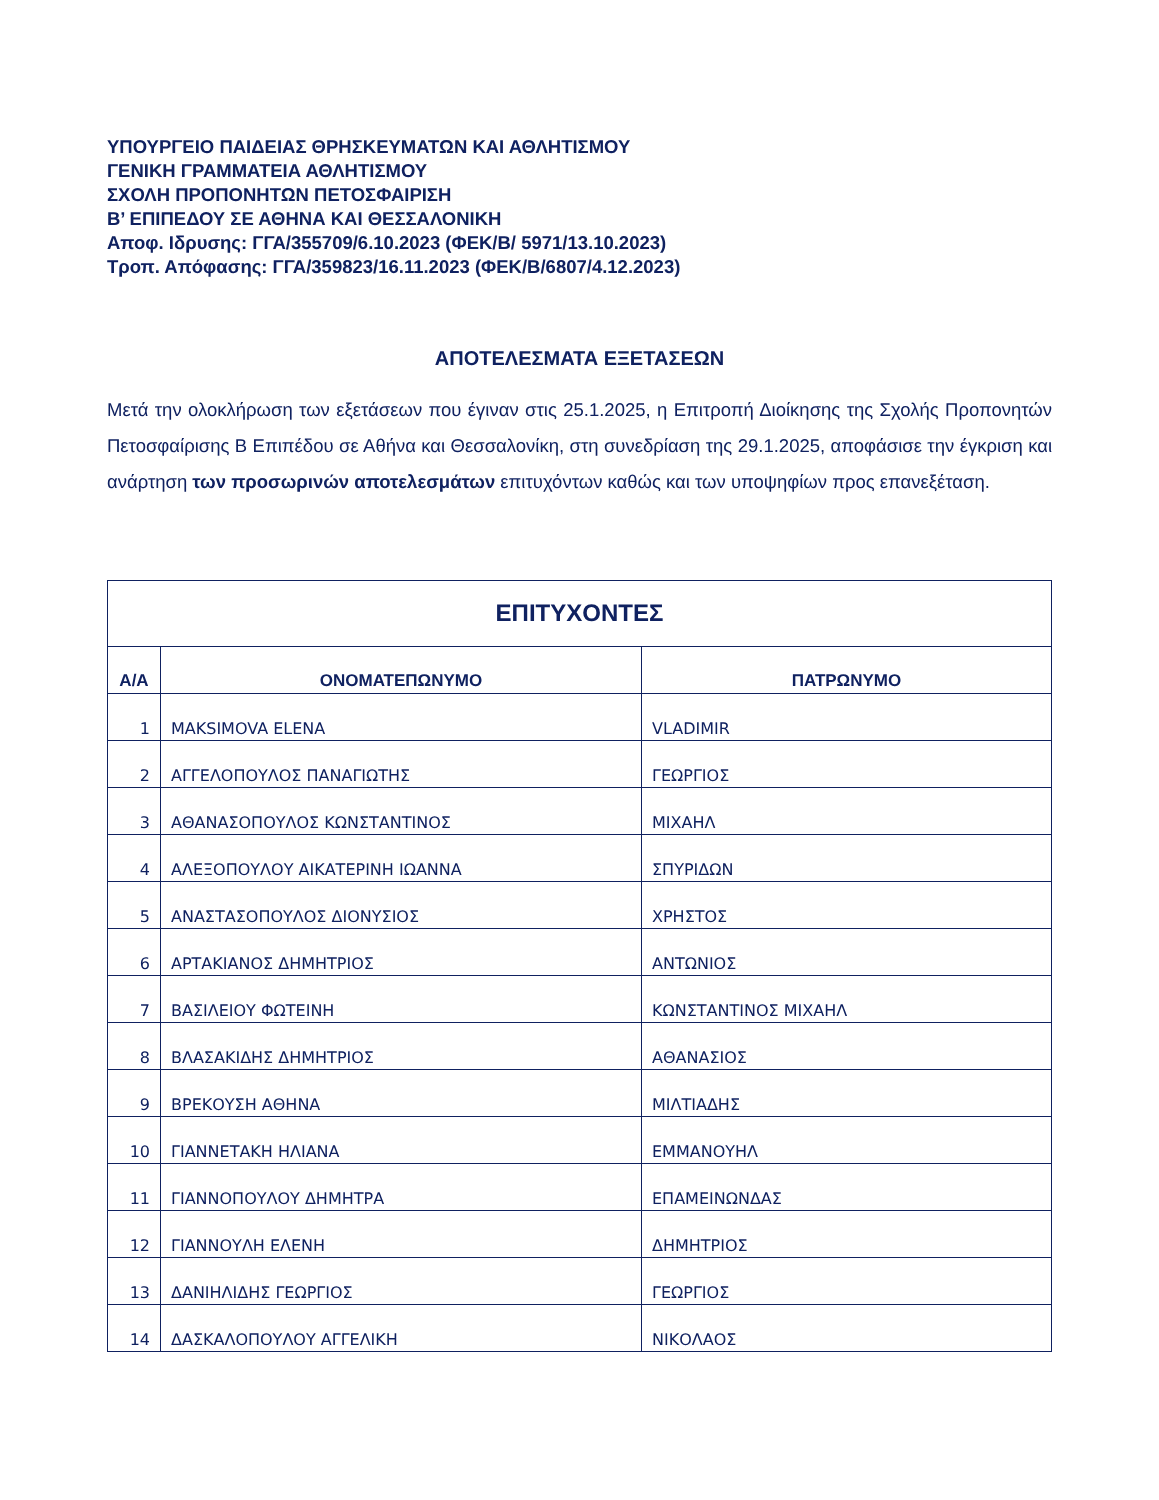ΥΠΟΥΡΓΕΙΟ ΠΑΙΔΕΙΑΣ ΘΡΗΣΚΕΥΜΑΤΩΝ ΚΑΙ ΑΘΛΗΤΙΣΜΟΥ
ΓΕΝΙΚΗ ΓΡΑΜΜΑΤΕΙΑ ΑΘΛΗΤΙΣΜΟΥ
ΣΧΟΛΗ ΠΡΟΠΟΝΗΤΩΝ ΠΕΤΟΣΦΑΙΡΙΣΗ
Β’ ΕΠΙΠΕΔΟΥ ΣΕ ΑΘΗΝΑ ΚΑΙ ΘΕΣΣΑΛΟΝΙΚΗ
Αποφ. Ιδρυσης: ΓΓΑ/355709/6.10.2023 (ΦΕΚ/Β/ 5971/13.10.2023)
Τροπ. Απόφασης: ΓΓΑ/359823/16.11.2023 (ΦΕΚ/Β/6807/4.12.2023)
ΑΠΟΤΕΛΕΣΜΑΤΑ ΕΞΕΤΑΣΕΩΝ
Μετά την ολοκλήρωση των εξετάσεων που έγιναν στις 25.1.2025, η Επιτροπή Διοίκησης της Σχολής Προπονητών Πετοσφαίρισης Β Επιπέδου σε Αθήνα και Θεσσαλονίκη, στη συνεδρίαση της 29.1.2025, αποφάσισε την έγκριση και ανάρτηση των προσωρινών αποτελεσμάτων επιτυχόντων καθώς και των υποψηφίων προς επανεξέταση.
| ΕΠΙΤΥΧΟΝΤΕΣ | | |
| --- | --- | --- |
| Α/Α | ΟΝΟΜΑΤΕΠΩΝΥΜΟ | ΠΑΤΡΩΝΥΜΟ |
| 1 | MAKSIMOVA ELENA | VLADIMIR |
| 2 | ΑΓΓΕΛΟΠΟΥΛΟΣ ΠΑΝΑΓΙΩΤΗΣ | ΓΕΩΡΓΙΟΣ |
| 3 | ΑΘΑΝΑΣΟΠΟΥΛΟΣ ΚΩΝΣΤΑΝΤΙΝΟΣ | ΜΙΧΑΗΛ |
| 4 | ΑΛΕΞΟΠΟΥΛΟΥ ΑΙΚΑΤΕΡΙΝΗ ΙΩΑΝΝΑ | ΣΠΥΡΙΔΩΝ |
| 5 | ΑΝΑΣΤΑΣΟΠΟΥΛΟΣ ΔΙΟΝΥΣΙΟΣ | ΧΡΗΣΤΟΣ |
| 6 | ΑΡΤΑΚΙΑΝΟΣ ΔΗΜΗΤΡΙΟΣ | ΑΝΤΩΝΙΟΣ |
| 7 | ΒΑΣΙΛΕΙΟΥ ΦΩΤΕΙΝΗ | ΚΩΝΣΤΑΝΤΙΝΟΣ ΜΙΧΑΗΛ |
| 8 | ΒΛΑΣΑΚΙΔΗΣ ΔΗΜΗΤΡΙΟΣ | ΑΘΑΝΑΣΙΟΣ |
| 9 | ΒΡΕΚΟΥΣΗ ΑΘΗΝΑ | ΜΙΛΤΙΑΔΗΣ |
| 10 | ΓΙΑΝΝΕΤΑΚΗ ΗΛΙΑΝΑ | ΕΜΜΑΝΟΥΗΛ |
| 11 | ΓΙΑΝΝΟΠΟΥΛΟΥ ΔΗΜΗΤΡΑ | ΕΠΑΜΕΙΝΩΝΔΑΣ |
| 12 | ΓΙΑΝΝΟΥΛΗ ΕΛΕΝΗ | ΔΗΜΗΤΡΙΟΣ |
| 13 | ΔΑΝΙΗΛΙΔΗΣ ΓΕΩΡΓΙΟΣ | ΓΕΩΡΓΙΟΣ |
| 14 | ΔΑΣΚΑΛΟΠΟΥΛΟΥ ΑΓΓΕΛΙΚΗ | ΝΙΚΟΛΑΟΣ |